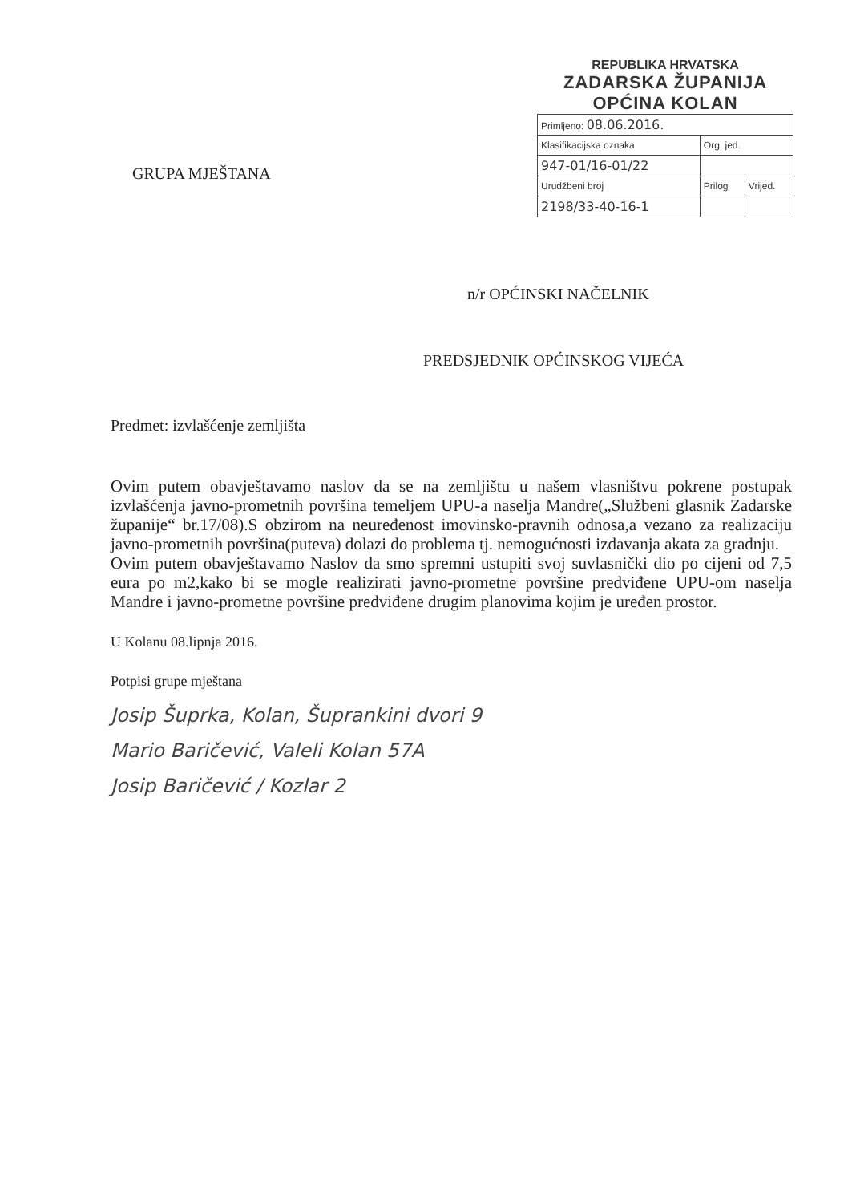REPUBLIKA HRVATSKA
ZADARSKA ŽUPANIJA
OPĆINA KOLAN
| Primljeno: 08.06.2016. | | |
| Klasifikacijska oznaka | Org. jed. | |
| 947-01/16-01/22 | | |
| Urudžbeni broj | Prilog | Vrijed. |
| 2198/33-40-16-1 | | |
GRUPA MJEŠTANA
n/r OPĆINSKI NAČELNIK
PREDSJEDNIK OPĆINSKOG VIJEĆA
Predmet: izvlašćenje zemljišta
Ovim putem obavještavamo naslov da se na zemljištu u našem vlasništvu pokrene postupak izvlašćenja javno-prometnih površina temeljem UPU-a naselja Mandre(„Službeni glasnik Zadarske županije“ br.17/08).S obzirom na neuređenost imovinsko-pravnih odnosa,a vezano za realizaciju javno-prometnih površina(puteva) dolazi do problema tj. nemogućnosti izdavanja akata za gradnju.
Ovim putem obavještavamo Naslov da smo spremni ustupiti svoj suvlasnički dio po cijeni od 7,5 eura po m2,kako bi se mogle realizirati javno-prometne površine predviđene UPU-om naselja Mandre i javno-prometne površine predviđene drugim planovima kojim je uređen prostor.
U Kolanu 08.lipnja 2016.
Potpisi grupe mještana
Josip Šuprka, Kolan, Šuprankini dvori 9
Mario Baričević, Valeli Kolan 57A
Josip Baričević / Kozlar 2